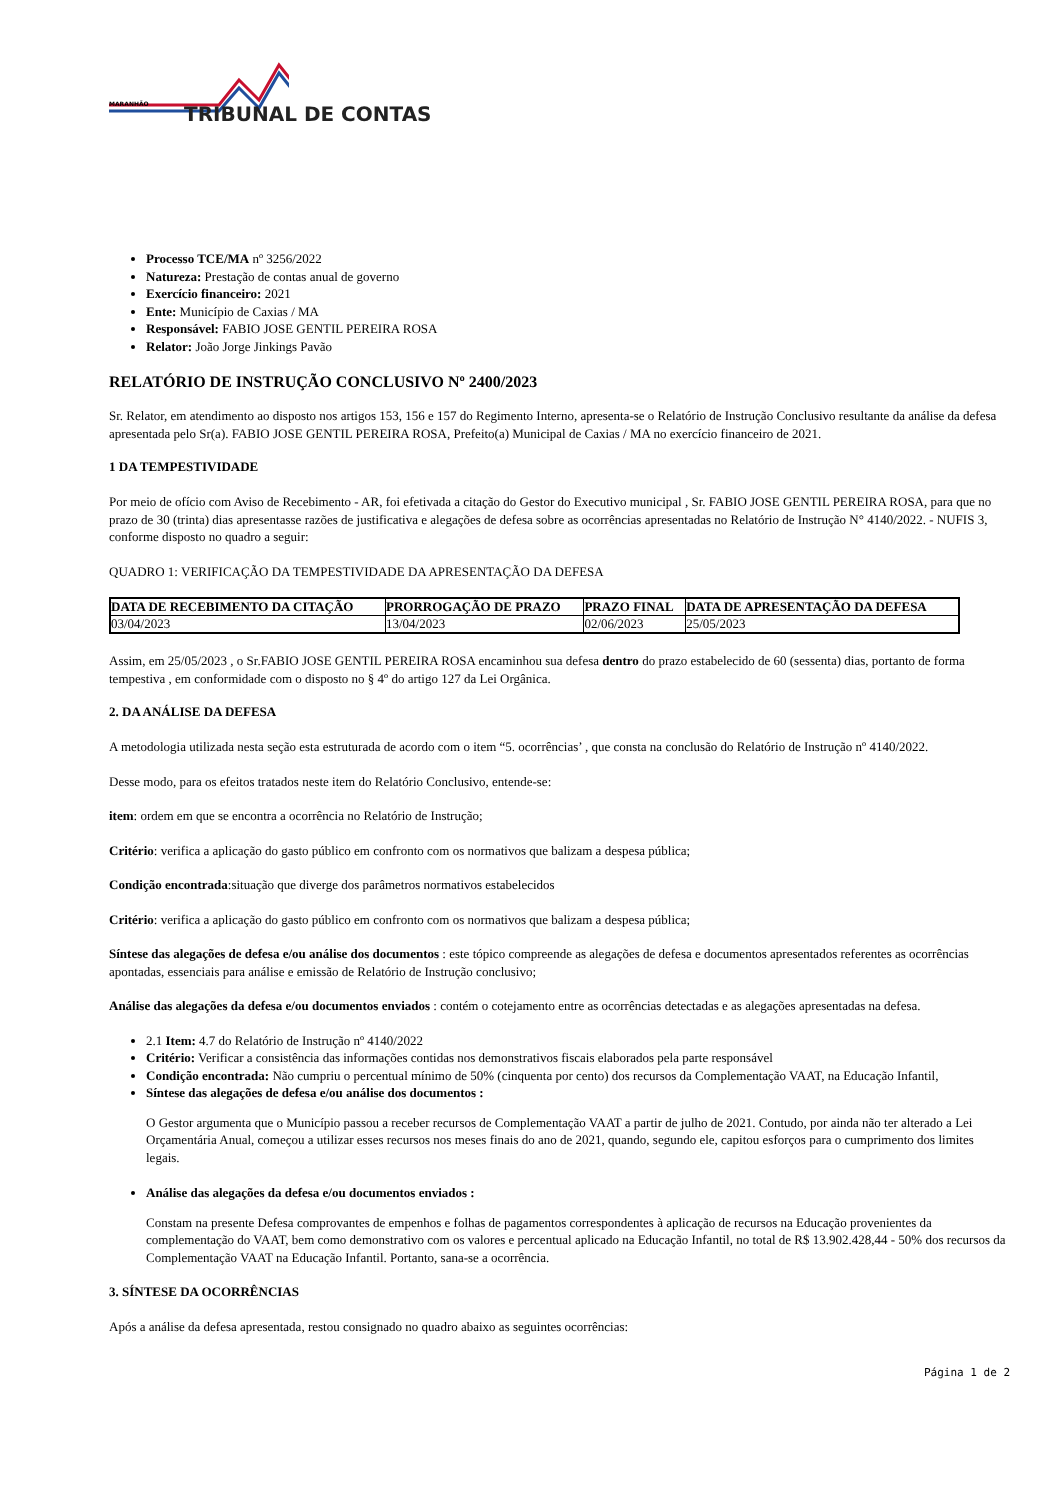MARANHÃO TRIBUNAL DE CONTAS
Processo TCE/MA nº 3256/2022
Natureza: Prestação de contas anual de governo
Exercício financeiro: 2021
Ente: Município de Caxias / MA
Responsável: FABIO JOSE GENTIL PEREIRA ROSA
Relator: João Jorge Jinkings Pavão
RELATÓRIO DE INSTRUÇÃO CONCLUSIVO Nº 2400/2023
Sr. Relator, em atendimento ao disposto nos artigos 153, 156 e 157 do Regimento Interno, apresenta-se o Relatório de Instrução Conclusivo resultante da análise da defesa apresentada pelo Sr(a). FABIO JOSE GENTIL PEREIRA ROSA, Prefeito(a) Municipal de Caxias / MA no exercício financeiro de 2021.
1 DA TEMPESTIVIDADE
Por meio de ofício com Aviso de Recebimento - AR, foi efetivada a citação do Gestor do Executivo municipal , Sr. FABIO JOSE GENTIL PEREIRA ROSA, para que no prazo de 30 (trinta) dias apresentasse razões de justificativa e alegações de defesa sobre as ocorrências apresentadas no Relatório de Instrução N° 4140/2022. - NUFIS 3, conforme disposto no quadro a seguir:
QUADRO 1: VERIFICAÇÃO DA TEMPESTIVIDADE DA APRESENTAÇÃO DA DEFESA
| DATA DE RECEBIMENTO DA CITAÇÃO | PRORROGAÇÃO DE PRAZO | PRAZO FINAL | DATA DE APRESENTAÇÃO DA DEFESA |
| --- | --- | --- | --- |
| 03/04/2023 | 13/04/2023 | 02/06/2023 | 25/05/2023 |
Assim, em 25/05/2023 , o Sr.FABIO JOSE GENTIL PEREIRA ROSA encaminhou sua defesa dentro do prazo estabelecido de 60 (sessenta) dias, portanto de forma tempestiva , em conformidade com o disposto no § 4º do artigo 127 da Lei Orgânica.
2. DA ANÁLISE DA DEFESA
A metodologia utilizada nesta seção esta estruturada de acordo com o item “5. ocorrências’ , que consta na conclusão do Relatório de Instrução nº 4140/2022.
Desse modo, para os efeitos tratados neste item do Relatório Conclusivo, entende-se:
item: ordem em que se encontra a ocorrência no Relatório de Instrução;
Critério: verifica a aplicação do gasto público em confronto com os normativos que balizam a despesa pública;
Condição encontrada:situação que diverge dos parâmetros normativos estabelecidos
Critério: verifica a aplicação do gasto público em confronto com os normativos que balizam a despesa pública;
Síntese das alegações de defesa e/ou análise dos documentos : este tópico compreende as alegações de defesa e documentos apresentados referentes as ocorrências apontadas, essenciais para análise e emissão de Relatório de Instrução conclusivo;
Análise das alegações da defesa e/ou documentos enviados : contém o cotejamento entre as ocorrências detectadas e as alegações apresentadas na defesa.
2.1 Item: 4.7 do Relatório de Instrução nº 4140/2022
Critério: Verificar a consistência das informações contidas nos demonstrativos fiscais elaborados pela parte responsável
Condição encontrada: Não cumpriu o percentual mínimo de 50% (cinquenta por cento) dos recursos da Complementação VAAT, na Educação Infantil,
Síntese das alegações de defesa e/ou análise dos documentos :
O Gestor argumenta que o Município passou a receber recursos de Complementação VAAT a partir de julho de 2021. Contudo, por ainda não ter alterado a Lei Orçamentária Anual, começou a utilizar esses recursos nos meses finais do ano de 2021, quando, segundo ele, capitou esforços para o cumprimento dos limites legais.
Análise das alegações da defesa e/ou documentos enviados :
Constam na presente Defesa comprovantes de empenhos e folhas de pagamentos correspondentes à aplicação de recursos na Educação provenientes da complementação do VAAT, bem como demonstrativo com os valores e percentual aplicado na Educação Infantil, no total de R$ 13.902.428,44 - 50% dos recursos da Complementação VAAT na Educação Infantil. Portanto, sana-se a ocorrência.
3. SÍNTESE DA OCORRÊNCIAS
Após a análise da defesa apresentada, restou consignado no quadro abaixo as seguintes ocorrências:
Página 1 de 2